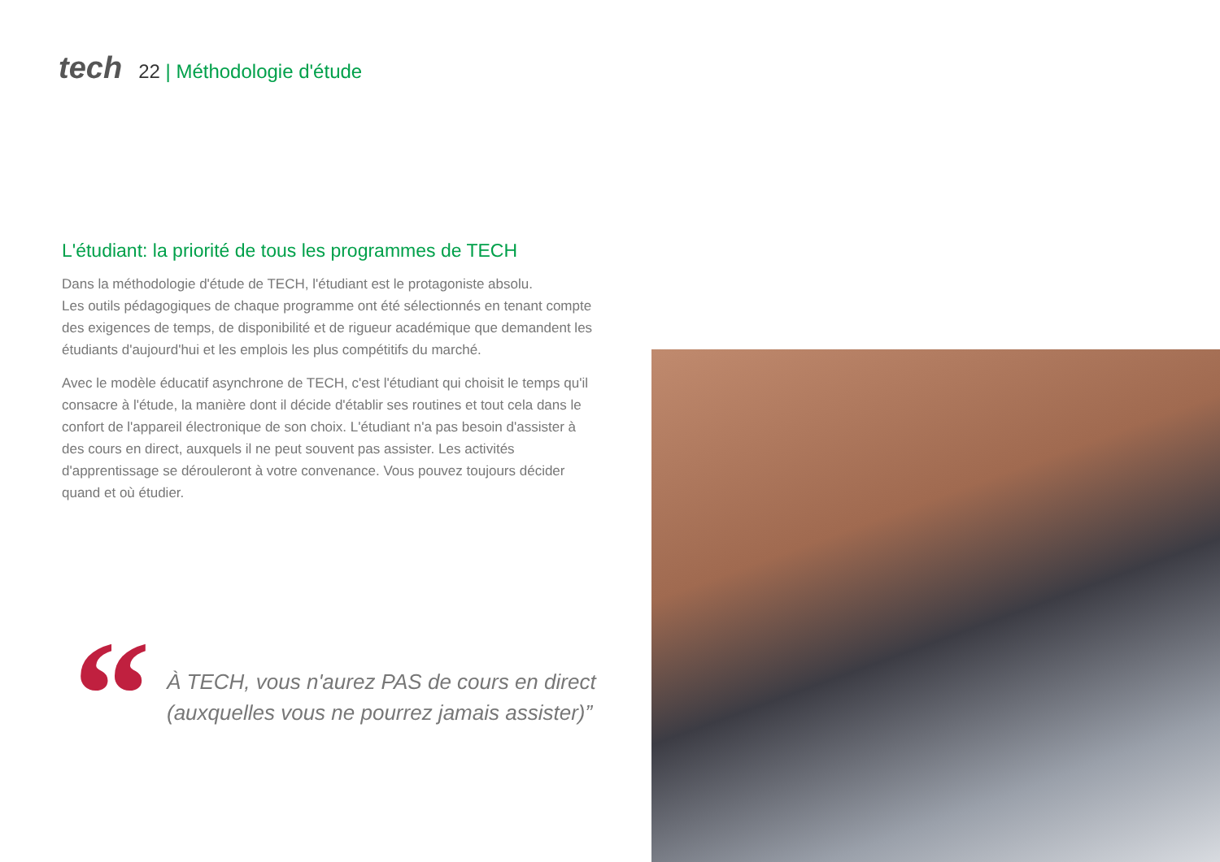tech 22 | Méthodologie d'étude
L'étudiant: la priorité de tous les programmes de TECH
Dans la méthodologie d'étude de TECH, l'étudiant est le protagoniste absolu.
Les outils pédagogiques de chaque programme ont été sélectionnés en tenant compte des exigences de temps, de disponibilité et de rigueur académique que demandent les étudiants d'aujourd'hui et les emplois les plus compétitifs du marché.
Avec le modèle éducatif asynchrone de TECH, c'est l'étudiant qui choisit le temps qu'il consacre à l'étude, la manière dont il décide d'établir ses routines et tout cela dans le confort de l'appareil électronique de son choix. L'étudiant n'a pas besoin d'assister à des cours en direct, auxquels il ne peut souvent pas assister. Les activités d'apprentissage se dérouleront à votre convenance. Vous pouvez toujours décider quand et où étudier.
“
À TECH, vous n'aurez PAS de cours en direct
(auxquelles vous ne pourrez jamais assister)”